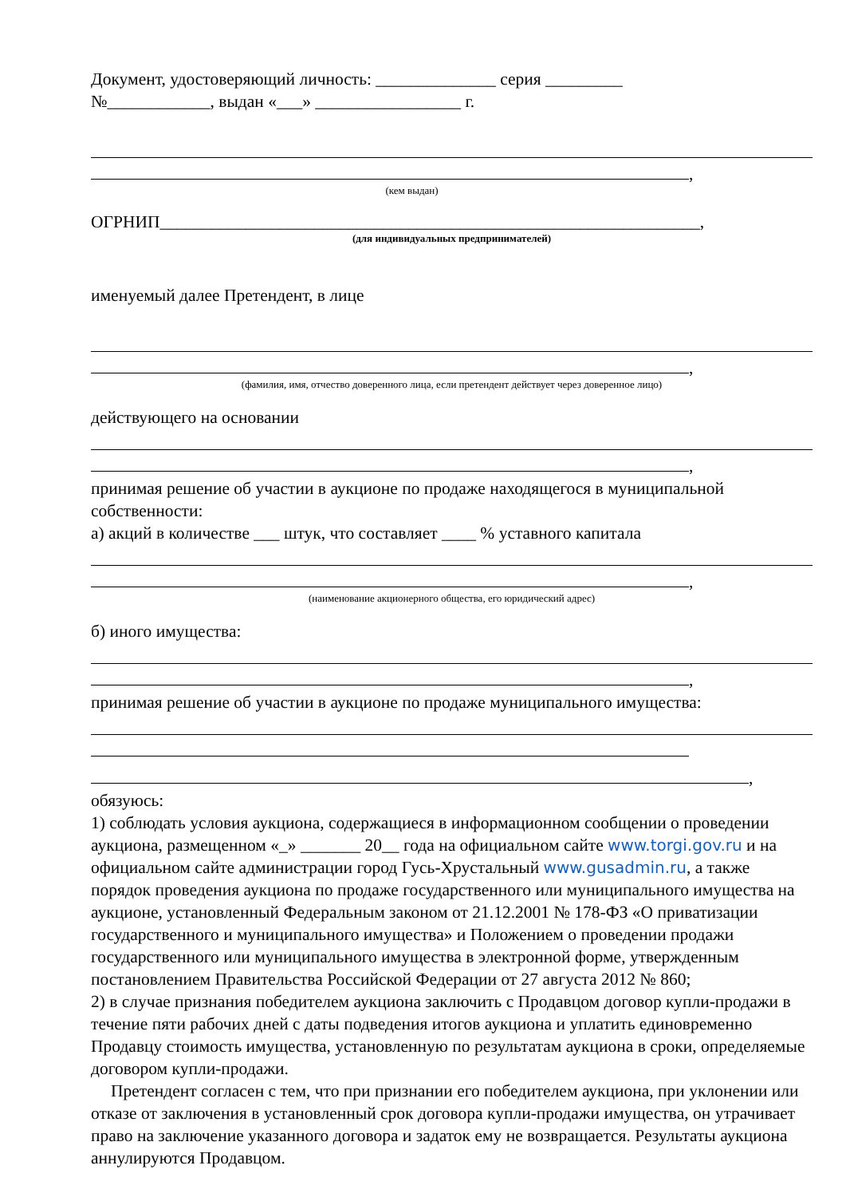Документ, удостоверяющий личность: ______________ серия _________
№____________, выдан «___» _________________ г.
,
(кем выдан)
ОГРНИП_______________________________________________________________,
(для индивидуальных предпринимателей)
именуемый далее Претендент, в лице
,
(фамилия, имя, отчество доверенного лица, если претендент действует через доверенное лицо)
действующего на основании
,
принимая решение об участии в аукционе по продаже находящегося в муниципальной собственности:
а) акций в количестве ___ штук, что составляет ____ % уставного капитала
,
(наименование акционерного общества, его юридический адрес)
б) иного имущества:
,
принимая решение об участии в аукционе по продаже муниципального имущества:
,
обязуюсь:
1) соблюдать условия аукциона, содержащиеся в информационном сообщении о проведении аукциона, размещенном «_» _______ 20__ года на официальном сайте www.torgi.gov.ru и на официальном сайте администрации город Гусь-Хрустальный www.gusadmin.ru, а также порядок проведения аукциона по продаже государственного или муниципального имущества на аукционе, установленный Федеральным законом от 21.12.2001 № 178-ФЗ «О приватизации государственного и муниципального имущества» и Положением о проведении продажи государственного или муниципального имущества в электронной форме, утвержденным постановлением Правительства Российской Федерации от 27 августа 2012 № 860;
2) в случае признания победителем аукциона заключить с Продавцом договор купли-продажи в течение пяти рабочих дней с даты подведения итогов аукциона и уплатить единовременно Продавцу стоимость имущества, установленную по результатам аукциона в сроки, определяемые договором купли-продажи.
Претендент согласен с тем, что при признании его победителем аукциона, при уклонении или отказе от заключения в установленный срок договора купли-продажи имущества, он утрачивает право на заключение указанного договора и задаток ему не возвращается. Результаты аукциона аннулируются Продавцом.